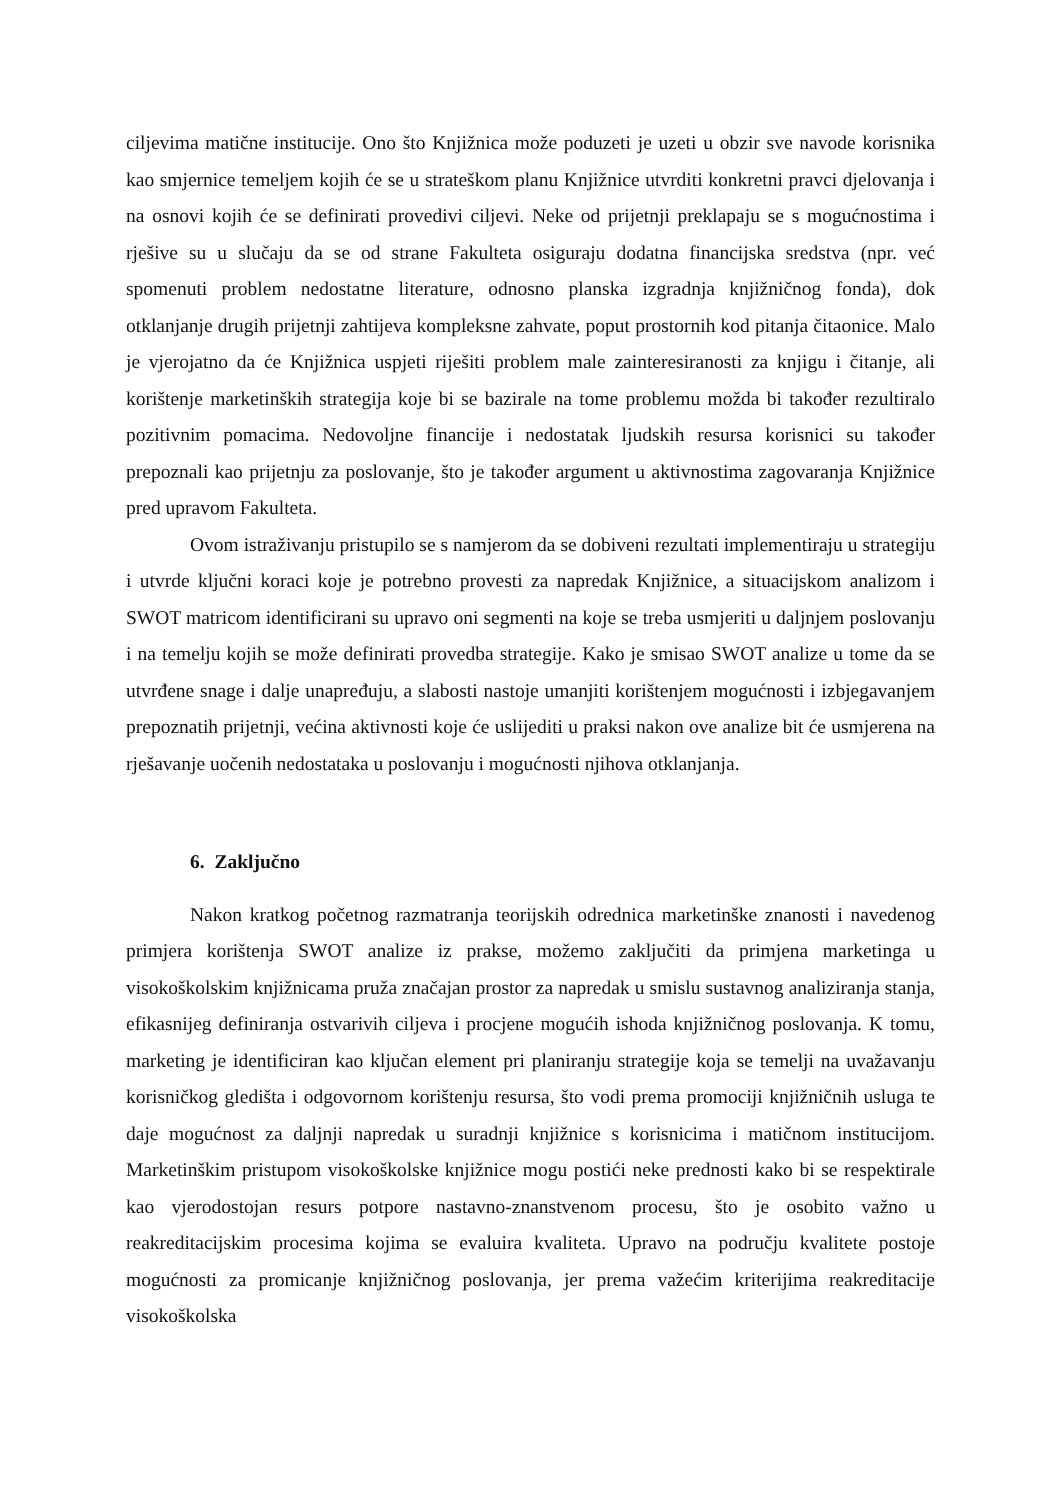ciljevima matične institucije. Ono što Knjižnica može poduzeti je uzeti u obzir sve navode korisnika kao smjernice temeljem kojih će se u strateškom planu Knjižnice utvrditi konkretni pravci djelovanja i na osnovi kojih će se definirati provedivi ciljevi. Neke od prijetnji preklapaju se s mogućnostima i rješive su u slučaju da se od strane Fakulteta osiguraju dodatna financijska sredstva (npr. već spomenuti problem nedostatne literature, odnosno planska izgradnja knjižničnog fonda), dok otklanjanje drugih prijetnji zahtijeva kompleksne zahvate, poput prostornih kod pitanja čitaonice. Malo je vjerojatno da će Knjižnica uspjeti riješiti problem male zainteresiranosti za knjigu i čitanje, ali korištenje marketinških strategija koje bi se bazirale na tome problemu možda bi također rezultiralo pozitivnim pomacima. Nedovoljne financije i nedostatak ljudskih resursa korisnici su također prepoznali kao prijetnju za poslovanje, što je također argument u aktivnostima zagovaranja Knjižnice pred upravom Fakulteta.
Ovom istraživanju pristupilo se s namjerom da se dobiveni rezultati implementiraju u strategiju i utvrde ključni koraci koje je potrebno provesti za napredak Knjižnice, a situacijskom analizom i SWOT matricom identificirani su upravo oni segmenti na koje se treba usmjeriti u daljnjem poslovanju i na temelju kojih se može definirati provedba strategije. Kako je smisao SWOT analize u tome da se utvrđene snage i dalje unapređuju, a slabosti nastoje umanjiti korištenjem mogućnosti i izbjegavanjem prepoznatih prijetnji, većina aktivnosti koje će uslijediti u praksi nakon ove analize bit će usmjerena na rješavanje uočenih nedostataka u poslovanju i mogućnosti njihova otklanjanja.
6. Zaključno
Nakon kratkog početnog razmatranja teorijskih odrednica marketinške znanosti i navedenog primjera korištenja SWOT analize iz prakse, možemo zaključiti da primjena marketinga u visokoškolskim knjižnicama pruža značajan prostor za napredak u smislu sustavnog analiziranja stanja, efikasnijeg definiranja ostvarivih ciljeva i procjene mogućih ishoda knjižničnog poslovanja. K tomu, marketing je identificiran kao ključan element pri planiranju strategije koja se temelji na uvažavanju korisničkog gledišta i odgovornom korištenju resursa, što vodi prema promociji knjižničnih usluga te daje mogućnost za daljnji napredak u suradnji knjižnice s korisnicima i matičnom institucijom. Marketinškim pristupom visokoškolske knjižnice mogu postići neke prednosti kako bi se respektirale kao vjerodostojan resurs potpore nastavno-znanstvenom procesu, što je osobito važno u reakreditacijskim procesima kojima se evaluira kvaliteta. Upravo na području kvalitete postoje mogućnosti za promicanje knjižničnog poslovanja, jer prema važećim kriterijima reakreditacije visokoškolska